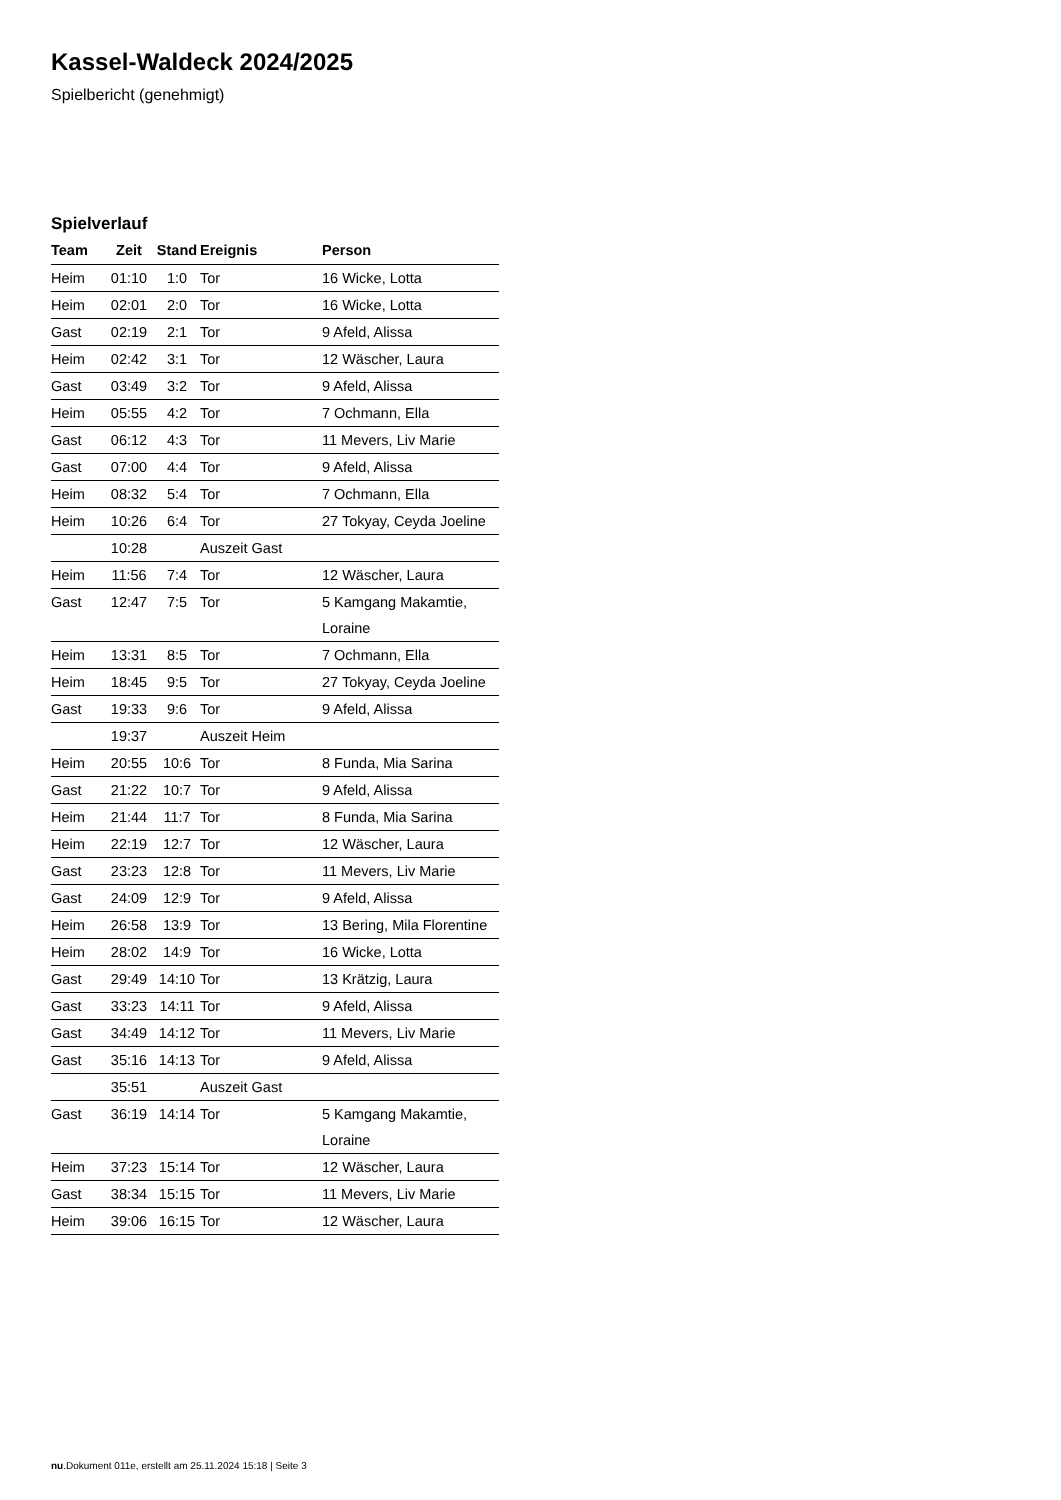Kassel-Waldeck 2024/2025
Spielbericht (genehmigt)
Spielverlauf
| Team | Zeit | Stand | Ereignis | Person |
| --- | --- | --- | --- | --- |
| Heim | 01:10 | 1:0 | Tor | 16 Wicke, Lotta |
| Heim | 02:01 | 2:0 | Tor | 16 Wicke, Lotta |
| Gast | 02:19 | 2:1 | Tor | 9 Afeld, Alissa |
| Heim | 02:42 | 3:1 | Tor | 12 Wäscher, Laura |
| Gast | 03:49 | 3:2 | Tor | 9 Afeld, Alissa |
| Heim | 05:55 | 4:2 | Tor | 7 Ochmann, Ella |
| Gast | 06:12 | 4:3 | Tor | 11 Mevers, Liv Marie |
| Gast | 07:00 | 4:4 | Tor | 9 Afeld, Alissa |
| Heim | 08:32 | 5:4 | Tor | 7 Ochmann, Ella |
| Heim | 10:26 | 6:4 | Tor | 27 Tokyay, Ceyda Joeline |
| | 10:28 | | Auszeit Gast | |
| Heim | 11:56 | 7:4 | Tor | 12 Wäscher, Laura |
| Gast | 12:47 | 7:5 | Tor | 5 Kamgang Makamtie, Loraine |
| Heim | 13:31 | 8:5 | Tor | 7 Ochmann, Ella |
| Heim | 18:45 | 9:5 | Tor | 27 Tokyay, Ceyda Joeline |
| Gast | 19:33 | 9:6 | Tor | 9 Afeld, Alissa |
| | 19:37 | | Auszeit Heim | |
| Heim | 20:55 | 10:6 | Tor | 8 Funda, Mia Sarina |
| Gast | 21:22 | 10:7 | Tor | 9 Afeld, Alissa |
| Heim | 21:44 | 11:7 | Tor | 8 Funda, Mia Sarina |
| Heim | 22:19 | 12:7 | Tor | 12 Wäscher, Laura |
| Gast | 23:23 | 12:8 | Tor | 11 Mevers, Liv Marie |
| Gast | 24:09 | 12:9 | Tor | 9 Afeld, Alissa |
| Heim | 26:58 | 13:9 | Tor | 13 Bering, Mila Florentine |
| Heim | 28:02 | 14:9 | Tor | 16 Wicke, Lotta |
| Gast | 29:49 | 14:10 | Tor | 13 Krätzig, Laura |
| Gast | 33:23 | 14:11 | Tor | 9 Afeld, Alissa |
| Gast | 34:49 | 14:12 | Tor | 11 Mevers, Liv Marie |
| Gast | 35:16 | 14:13 | Tor | 9 Afeld, Alissa |
| | 35:51 | | Auszeit Gast | |
| Gast | 36:19 | 14:14 | Tor | 5 Kamgang Makamtie, Loraine |
| Heim | 37:23 | 15:14 | Tor | 12 Wäscher, Laura |
| Gast | 38:34 | 15:15 | Tor | 11 Mevers, Liv Marie |
| Heim | 39:06 | 16:15 | Tor | 12 Wäscher, Laura |
nu.Dokument 011e, erstellt am 25.11.2024 15:18 | Seite 3